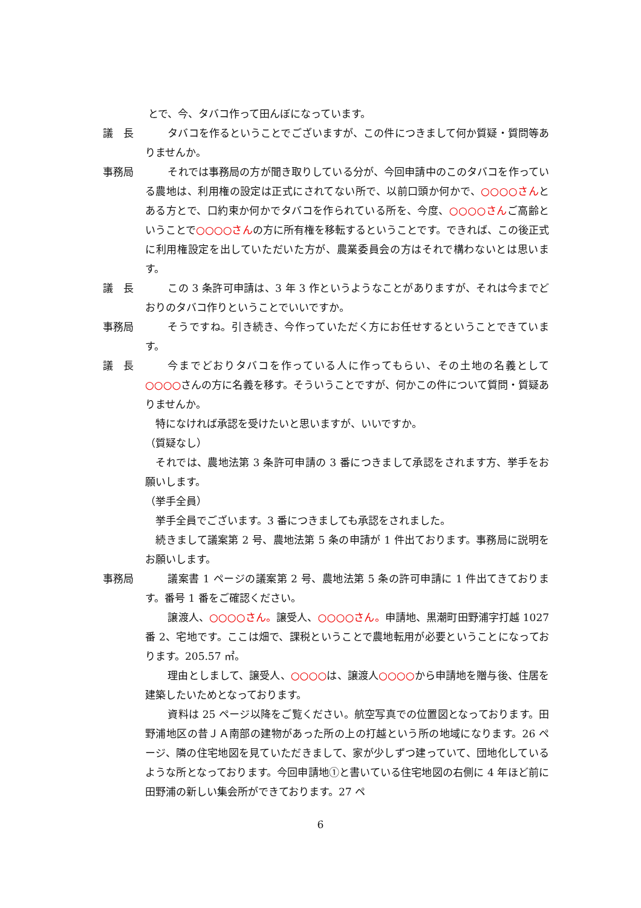とで、今、タバコ作って田んぼになっています。
議　長 タバコを作るということでございますが、この件につきまして何か質疑・質問等ありませんか。
事務局 それでは事務局の方が聞き取りしている分が、今回申請中のこのタバコを作っている農地は、利用権の設定は正式にされてない所で、以前口頭か何かで、○○○○さんとある方とで、口約束か何かでタバコを作られている所を、今度、○○○○さんご高齢ということで○○○○さんの方に所有権を移転するということです。できれば、この後正式に利用権設定を出していただいた方が、農業委員会の方はそれで構わないとは思います。
議　長 この 3 条許可申請は、3 年 3 作というようなことがありますが、それは今までどおりのタバコ作りということでいいですか。
事務局 そうですね。引き続き、今作っていただく方にお任せするということできています。
議　長 今までどおりタバコを作っている人に作ってもらい、その土地の名義として○○○○さんの方に名義を移す。そういうことですが、何かこの件について質問・質疑ありませんか。
　特になければ承認を受けたいと思いますが、いいですか。
（質疑なし）
　それでは、農地法第 3 条許可申請の 3 番につきまして承認をされます方、挙手をお願いします。
（挙手全員）
　挙手全員でございます。3 番につきましても承認をされました。
　続きまして議案第 2 号、農地法第 5 条の申請が 1 件出ております。事務局に説明をお願いします。
事務局 議案書 1 ページの議案第 2 号、農地法第 5 条の許可申請に 1 件出てきております。番号 1 番をご確認ください。
譲渡人、○○○○さん。譲受人、○○○○さん。申請地、黒潮町田野浦字打越 1027 番 2、宅地です。ここは畑で、課税ということで農地転用が必要ということになっております。205.57 ㎡。
理由としまして、譲受人、○○○○は、譲渡人○○○○から申請地を贈与後、住居を建築したいためとなっております。
資料は 25 ページ以降をご覧ください。航空写真での位置図となっております。田野浦地区の昔ＪＡ南部の建物があった所の上の打越という所の地域になります。26 ページ、隣の住宅地図を見ていただきまして、家が少しずつ建っていて、団地化しているような所となっております。今回申請地①と書いている住宅地図の右側に 4 年ほど前に田野浦の新しい集会所ができております。27 ペ
6